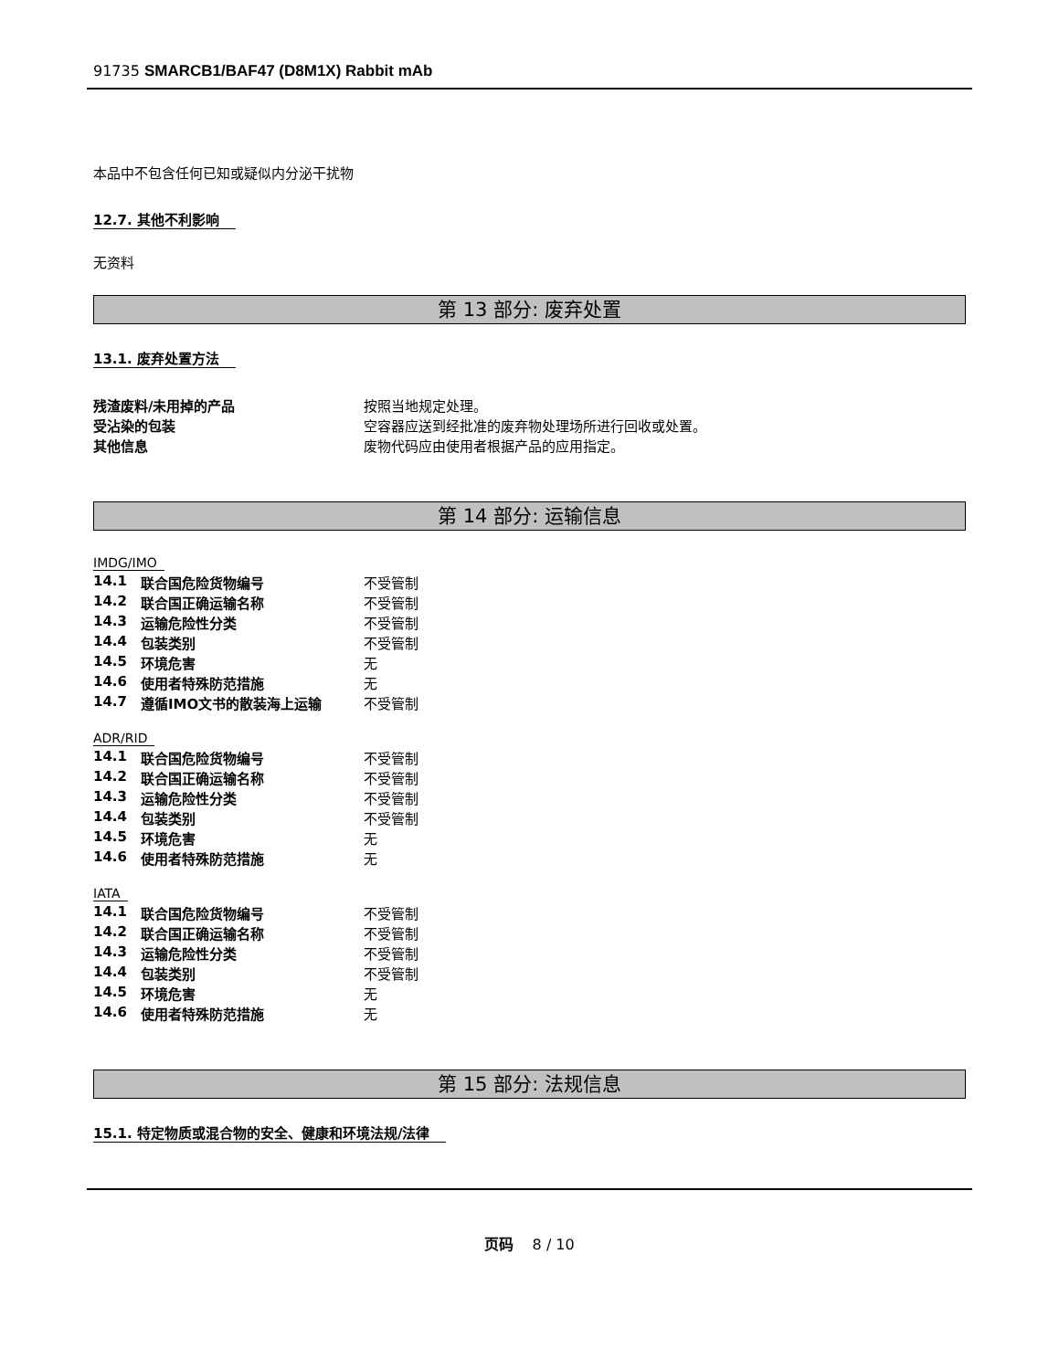91735 SMARCB1/BAF47 (D8M1X) Rabbit mAb
本品中不包含任何已知或疑似内分泌干扰物
12.7. 其他不利影响
无资料
第 13 部分: 废弃处置
13.1. 废弃处置方法
| 残渣废料/未用掉的产品 | 按照当地规定处理。 |
| 受沾染的包装 | 空容器应送到经批准的废弃物处理场所进行回收或处置。 |
| 其他信息 | 废物代码应由使用者根据产品的应用指定。 |
第 14 部分: 运输信息
IMDG/IMO
| 14.1 | 联合国危险货物编号 | 不受管制 |
| 14.2 | 联合国正确运输名称 | 不受管制 |
| 14.3 | 运输危险性分类 | 不受管制 |
| 14.4 | 包装类别 | 不受管制 |
| 14.5 | 环境危害 | 无 |
| 14.6 | 使用者特殊防范措施 | 无 |
| 14.7 | 遵循IMO文书的散装海上运输 | 不受管制 |
ADR/RID
| 14.1 | 联合国危险货物编号 | 不受管制 |
| 14.2 | 联合国正确运输名称 | 不受管制 |
| 14.3 | 运输危险性分类 | 不受管制 |
| 14.4 | 包装类别 | 不受管制 |
| 14.5 | 环境危害 | 无 |
| 14.6 | 使用者特殊防范措施 | 无 |
IATA
| 14.1 | 联合国危险货物编号 | 不受管制 |
| 14.2 | 联合国正确运输名称 | 不受管制 |
| 14.3 | 运输危险性分类 | 不受管制 |
| 14.4 | 包装类别 | 不受管制 |
| 14.5 | 环境危害 | 无 |
| 14.6 | 使用者特殊防范措施 | 无 |
第 15 部分: 法规信息
15.1. 特定物质或混合物的安全、健康和环境法规/法律
页码 8 / 10